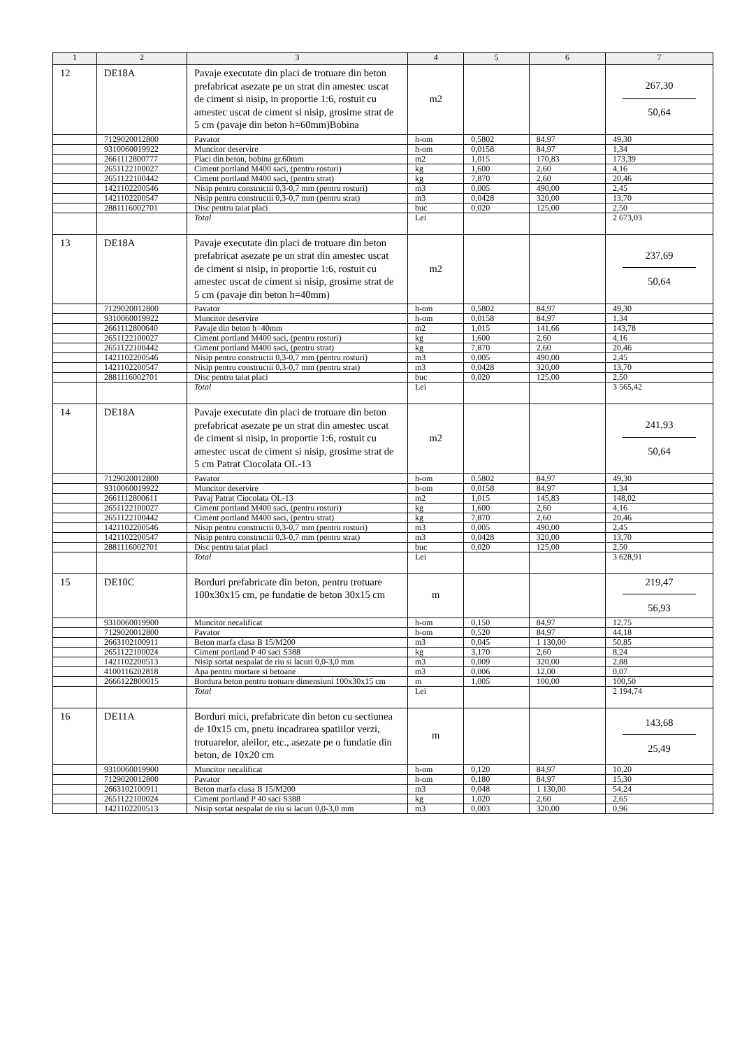| 1 | 2 | 3 | 4 | 5 | 6 | 7 |
| --- | --- | --- | --- | --- | --- | --- |
| 12 | DE18A | Pavaje executate din placi de trotuare din beton prefabricat asezate pe un strat din amestec uscat de ciment si nisip, in proportie 1:6, rostuit cu amestec uscat de ciment si nisip, grosime strat de 5 cm (pavaje din beton h=60mm)Bobina | m2 | | | 267,30 50,64 |
| | 7129020012800 | Pavator | h-om | 0,5802 | 84,97 | 49,30 |
| | 9310060019922 | Muncitor deservire | h-om | 0,0158 | 84,97 | 1,34 |
| | 2661112800777 | Placi din beton, bobina gr.60mm | m2 | 1,015 | 170,83 | 173,39 |
| | 2651122100027 | Ciment portland M400 saci, (pentru rosturi) | kg | 1,600 | 2,60 | 4,16 |
| | 2651122100442 | Ciment portland M400 saci, (pentru strat) | kg | 7,870 | 2,60 | 20,46 |
| | 1421102200546 | Nisip pentru constructii 0,3-0,7 mm (pentru rosturi) | m3 | 0,005 | 490,00 | 2,45 |
| | 1421102200547 | Nisip pentru constructii 0,3-0,7 mm (pentru strat) | m3 | 0,0428 | 320,00 | 13,70 |
| | 2881116002701 | Disc pentru taiat placi | buc | 0,020 | 125,00 | 2,50 |
| | | Total | Lei | | | 2 673,03 |
| 13 | DE18A | Pavaje executate din placi de trotuare din beton prefabricat asezate pe un strat din amestec uscat de ciment si nisip, in proportie 1:6, rostuit cu amestec uscat de ciment si nisip, grosime strat de 5 cm (pavaje din beton h=40mm) | m2 | | | 237,69 50,64 |
| | 7129020012800 | Pavator | h-om | 0,5802 | 84,97 | 49,30 |
| | 9310060019922 | Muncitor deservire | h-om | 0,0158 | 84,97 | 1,34 |
| | 2661112800640 | Pavaje din beton h=40mm | m2 | 1,015 | 141,66 | 143,78 |
| | 2651122100027 | Ciment portland M400 saci, (pentru rosturi) | kg | 1,600 | 2,60 | 4,16 |
| | 2651122100442 | Ciment portland M400 saci, (pentru strat) | kg | 7,870 | 2,60 | 20,46 |
| | 1421102200546 | Nisip pentru constructii 0,3-0,7 mm (pentru rosturi) | m3 | 0,005 | 490,00 | 2,45 |
| | 1421102200547 | Nisip pentru constructii 0,3-0,7 mm (pentru strat) | m3 | 0,0428 | 320,00 | 13,70 |
| | 2881116002701 | Disc pentru taiat placi | buc | 0,020 | 125,00 | 2,50 |
| | | Total | Lei | | | 3 565,42 |
| 14 | DE18A | Pavaje executate din placi de trotuare din beton prefabricat asezate pe un strat din amestec uscat de ciment si nisip, in proportie 1:6, rostuit cu amestec uscat de ciment si nisip, grosime strat de 5 cm Patrat Ciocolata OL-13 | m2 | | | 241,93 50,64 |
| | 7129020012800 | Pavator | h-om | 0,5802 | 84,97 | 49,30 |
| | 9310060019922 | Muncitor deservire | h-om | 0,0158 | 84,97 | 1,34 |
| | 2661112800611 | Pavaj Patrat Ciocolata OL-13 | m2 | 1,015 | 145,83 | 148,02 |
| | 2651122100027 | Ciment portland M400 saci, (pentru rosturi) | kg | 1,600 | 2,60 | 4,16 |
| | 2651122100442 | Ciment portland M400 saci, (pentru strat) | kg | 7,870 | 2,60 | 20,46 |
| | 1421102200546 | Nisip pentru constructii 0,3-0,7 mm (pentru rosturi) | m3 | 0,005 | 490,00 | 2,45 |
| | 1421102200547 | Nisip pentru constructii 0,3-0,7 mm (pentru strat) | m3 | 0,0428 | 320,00 | 13,70 |
| | 2881116002701 | Disc pentru taiat placi | buc | 0,020 | 125,00 | 2,50 |
| | | Total | Lei | | | 3 628,91 |
| 15 | DE10C | Borduri prefabricate din beton, pentru trotuare 100x30x15 cm, pe fundatie de beton 30x15 cm | m | | | 219,47 56,93 |
| | 9310060019900 | Muncitor necalificat | h-om | 0,150 | 84,97 | 12,75 |
| | 7129020012800 | Pavator | h-om | 0,520 | 84,97 | 44,18 |
| | 2663102100911 | Beton marfa clasa B 15/M200 | m3 | 0,045 | 1 130,00 | 50,85 |
| | 2651122100024 | Ciment portland P 40 saci S388 | kg | 3,170 | 2,60 | 8,24 |
| | 1421102200513 | Nisip sortat nespalat de riu si lacuri 0,0-3,0 mm | m3 | 0,009 | 320,00 | 2,88 |
| | 4100116202818 | Apa pentru mortare si betoane | m3 | 0,006 | 12,00 | 0,07 |
| | 2666122800015 | Bordura beton pentru trotuare dimensiuni 100x30x15 cm | m | 1,005 | 100,00 | 100,50 |
| | | Total | Lei | | | 2 194,74 |
| 16 | DE11A | Borduri mici, prefabricate din beton cu sectiunea de 10x15 cm, pnetu incadrarea spatiilor verzi, trotuarelor, aleilor, etc., asezate pe o fundatie din beton, de 10x20 cm | m | | | 143,68 25,49 |
| | 9310060019900 | Muncitor necalificat | h-om | 0,120 | 84,97 | 10,20 |
| | 7129020012800 | Pavator | h-om | 0,180 | 84,97 | 15,30 |
| | 2663102100911 | Beton marfa clasa B 15/M200 | m3 | 0,048 | 1 130,00 | 54,24 |
| | 2651122100024 | Ciment portland P 40 saci S388 | kg | 1,020 | 2,60 | 2,65 |
| | 1421102200513 | Nisip sortat nespalat de riu si lacuri 0,0-3,0 mm | m3 | 0,003 | 320,00 | 0,96 |